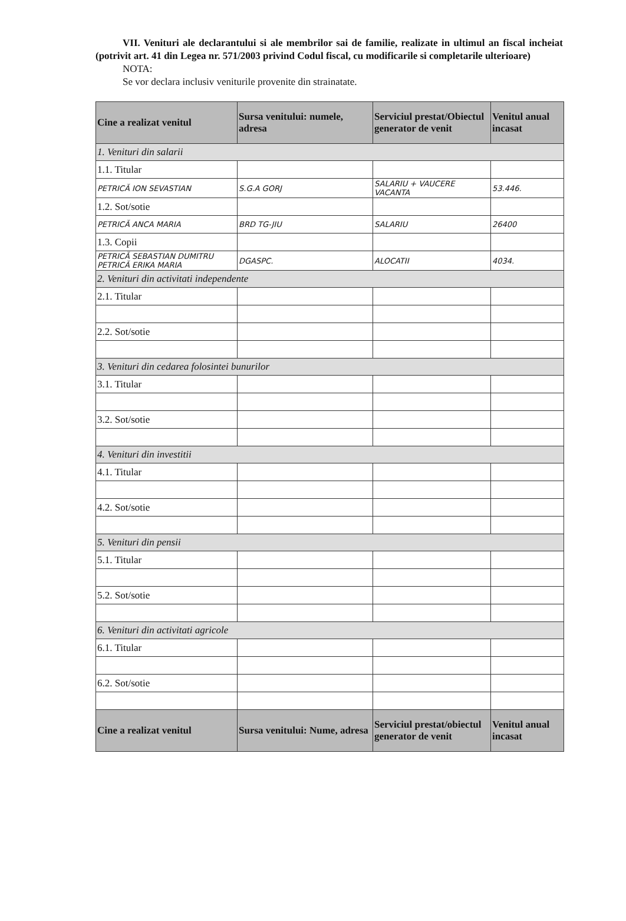VII. Venituri ale declarantului si ale membrilor sai de familie, realizate in ultimul an fiscal incheiat (potrivit art. 41 din Legea nr. 571/2003 privind Codul fiscal, cu modificarile si completarile ulterioare)
NOTA:
Se vor declara inclusiv veniturile provenite din strainatate.
| Cine a realizat venitul | Sursa venitului: numele, adresa | Serviciul prestat/Obiectul generator de venit | Venitul anual incasat |
| --- | --- | --- | --- |
| 1. Venituri din salarii | | | |
| 1.1. Titular | | | |
| PETRICĂ ION SEVASTIAN | S.G.A GORJ | SALARIU + VAUCERE VACANTA | 53.446. |
| 1.2. Sot/sotie | | | |
| PETRICĂ ANCA MARIA | BRD TG-JIU | SALARIU | 26400 |
| 1.3. Copii | | | |
| PETRICĂ SEBASTIAN DUMITRU PETRICĂ ERIKA MARIA | DGASPC. | ALOCATII | 4034. |
| 2. Venituri din activitati independente | | | |
| 2.1. Titular | | | |
| 2.2. Sot/sotie | | | |
| 3. Venituri din cedarea folosintei bunurilor | | | |
| 3.1. Titular | | | |
| 3.2. Sot/sotie | | | |
| 4. Venituri din investitii | | | |
| 4.1. Titular | | | |
| 4.2. Sot/sotie | | | |
| 5. Venituri din pensii | | | |
| 5.1. Titular | | | |
| 5.2. Sot/sotie | | | |
| 6. Venituri din activitati agricole | | | |
| 6.1. Titular | | | |
| 6.2. Sot/sotie | | | |
| Cine a realizat venitul | Sursa venitului: Nume, adresa | Serviciul prestat/obiectul generator de venit | Venitul anual incasat |